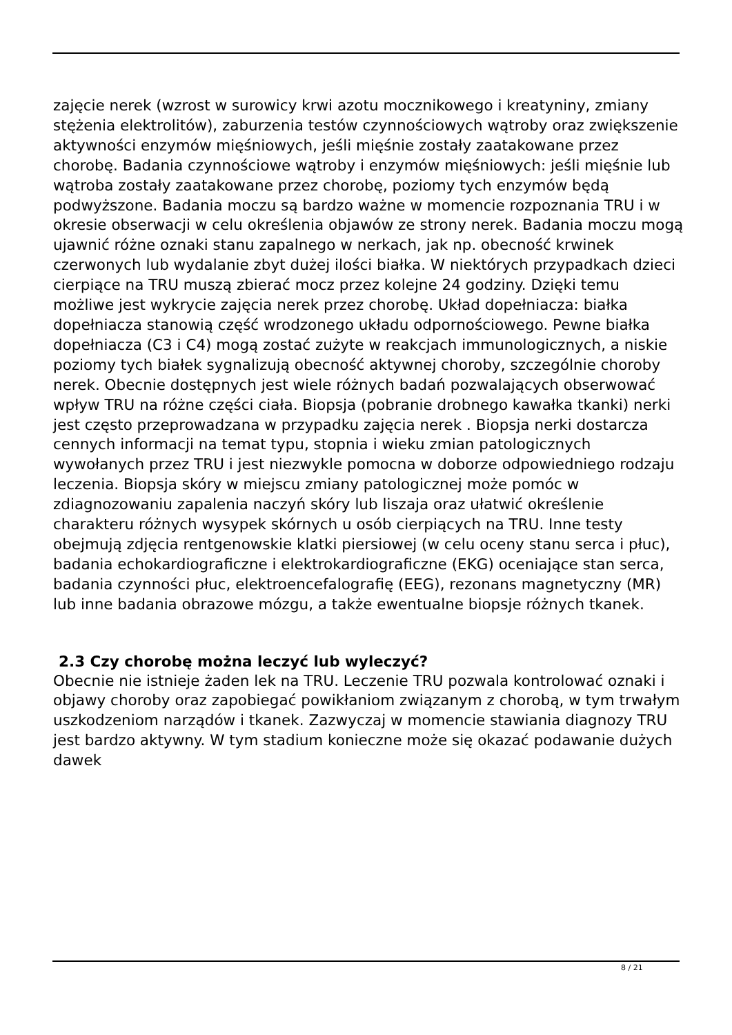zajęcie nerek (wzrost w surowicy krwi azotu mocznikowego i kreatyniny, zmiany stężenia elektrolitów), zaburzenia testów czynnościowych wątroby oraz zwiększenie aktywności enzymów mięśniowych, jeśli mięśnie zostały zaatakowane przez chorobę. Badania czynnościowe wątroby i enzymów mięśniowych: jeśli mięśnie lub wątroba zostały zaatakowane przez chorobę, poziomy tych enzymów będą podwyższone. Badania moczu są bardzo ważne w momencie rozpoznania TRU i w okresie obserwacji w celu określenia objawów ze strony nerek. Badania moczu mogą ujawnić różne oznaki stanu zapalnego w nerkach, jak np. obecność krwinek czerwonych lub wydalanie zbyt dużej ilości białka. W niektórych przypadkach dzieci cierpiące na TRU muszą zbierać mocz przez kolejne 24 godziny. Dzięki temu możliwe jest wykrycie zajęcia nerek przez chorobę. Układ dopełniacza: białka dopełniacza stanowią część wrodzonego układu odpornościowego. Pewne białka dopełniacza (C3 i C4) mogą zostać zużyte w reakcjach immunologicznych, a niskie poziomy tych białek sygnalizują obecność aktywnej choroby, szczególnie choroby nerek. Obecnie dostępnych jest wiele różnych badań pozwalających obserwować wpływ TRU na różne części ciała. Biopsja (pobranie drobnego kawałka tkanki) nerki jest często przeprowadzana w przypadku zajęcia nerek . Biopsja nerki dostarcza cennych informacji na temat typu, stopnia i wieku zmian patologicznych wywołanych przez TRU i jest niezwykle pomocna w doborze odpowiedniego rodzaju leczenia. Biopsja skóry w miejscu zmiany patologicznej może pomóc w zdiagnozowaniu zapalenia naczyń skóry lub liszaja oraz ułatwić określenie charakteru różnych wysypek skórnych u osób cierpiących na TRU. Inne testy obejmują zdjęcia rentgenowskie klatki piersiowej (w celu oceny stanu serca i płuc), badania echokardiograficzne i elektrokardiograficzne (EKG) oceniające stan serca, badania czynności płuc, elektroencefalografię (EEG), rezonans magnetyczny (MR) lub inne badania obrazowe mózgu, a także ewentualne biopsje różnych tkanek.
2.3 Czy chorobę można leczyć lub wyleczyć?
Obecnie nie istnieje żaden lek na TRU. Leczenie TRU pozwala kontrolować oznaki i objawy choroby oraz zapobiegać powikłaniom związanym z chorobą, w tym trwałym uszkodzeniom narządów i tkanek. Zazwyczaj w momencie stawiania diagnozy TRU jest bardzo aktywny. W tym stadium konieczne może się okazać podawanie dużych dawek
8 / 21